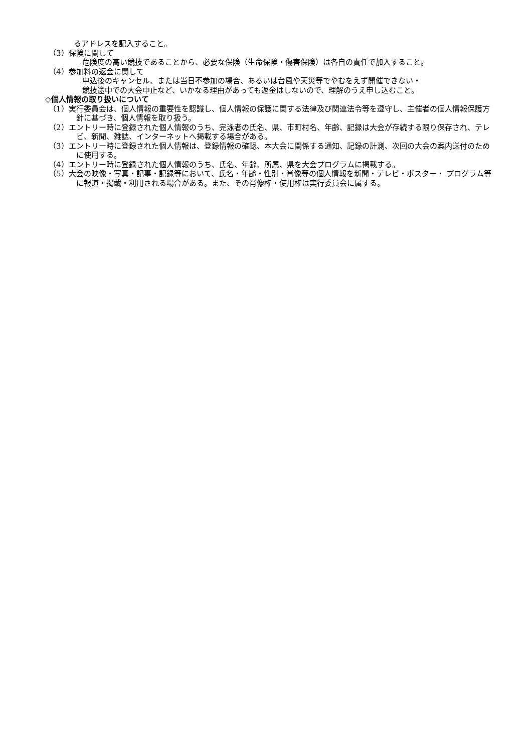るアドレスを記入すること。
（3）保険に関して
危険度の高い競技であることから、必要な保険（生命保険・傷害保険）は各自の責任で加入すること。
（4）参加料の返金に関して
申込後のキャンセル、または当日不参加の場合、あるいは台風や天災等でやむをえず開催できない・
競技途中での大会中止など、いかなる理由があっても返金はしないので、理解のうえ申し込むこと。
◇個人情報の取り扱いについて
（1）実行委員会は、個人情報の重要性を認識し、個人情報の保護に関する法律及び関連法令等を遵守し、主催者の個人情報保護方針に基づき、個人情報を取り扱う。
（2）エントリー時に登録された個人情報のうち、完泳者の氏名、県、市町村名、年齢、記録は大会が存続する限り保存され、テレ ビ、新聞、雑誌、インターネットへ掲載する場合がある。
（3）エントリー時に登録された個人情報は、登録情報の確認、本大会に関係する通知、記録の計測、次回の大会の案内送付のために使用する。
（4）エントリー時に登録された個人情報のうち、氏名、年齢、所属、県を大会プログラムに掲載する。
（5）大会の映像・写真・記事・記録等において、氏名・年齢・性別・肖像等の個人情報を新聞・テレビ・ポスター・ プログラム等に報道・掲載・利用される場合がある。また、その肖像権・使用権は実行委員会に属する。